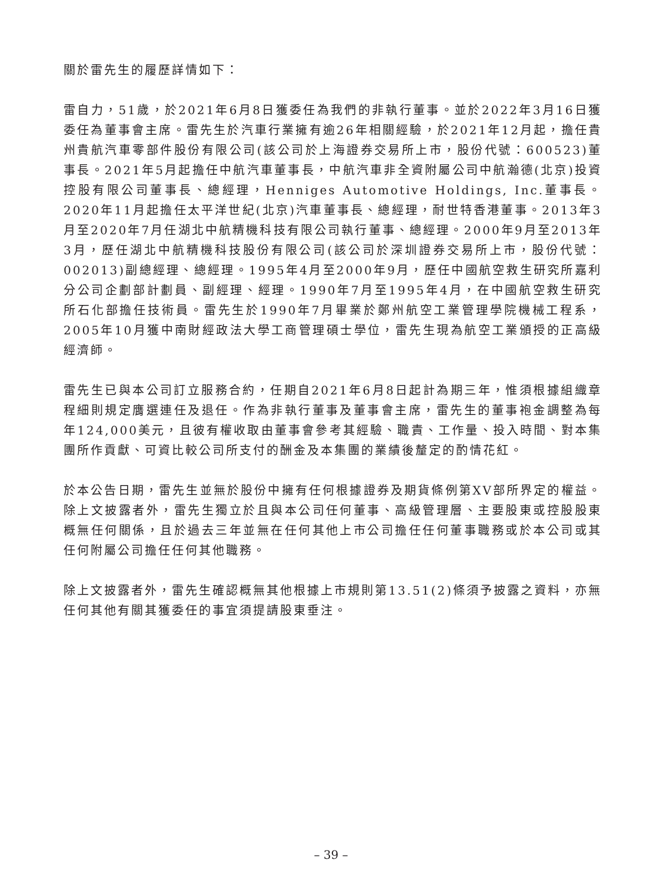關於雷先生的履歷詳情如下：
雷自力，51歲，於2021年6月8日獲委任為我們的非執行董事。並於2022年3月16日獲委任為董事會主席。雷先生於汽車行業擁有逾26年相關經驗，於2021年12月起，擔任貴州貴航汽車零部件股份有限公司(該公司於上海證券交易所上市，股份代號：600523)董事長。2021年5月起擔任中航汽車董事長，中航汽車非全資附屬公司中航瀚德(北京)投資控股有限公司董事長、總經理，Henniges Automotive Holdings, Inc.董事長。2020年11月起擔任太平洋世紀(北京)汽車董事長、總經理，耐世特香港董事。2013年3月至2020年7月任湖北中航精機科技有限公司執行董事、總經理。2000年9月至2013年3月，歷任湖北中航精機科技股份有限公司(該公司於深圳證券交易所上市，股份代號：002013)副總經理、總經理。1995年4月至2000年9月，歷任中國航空救生研究所嘉利分公司企劃部計劃員、副經理、經理。1990年7月至1995年4月，在中國航空救生研究所石化部擔任技術員。雷先生於1990年7月畢業於鄭州航空工業管理學院機械工程系，2005年10月獲中南財經政法大學工商管理碩士學位，雷先生現為航空工業頒授的正高級經濟師。
雷先生已與本公司訂立服務合約，任期自2021年6月8日起計為期三年，惟須根據組織章程細則規定膺選連任及退任。作為非執行董事及董事會主席，雷先生的董事袍金調整為每年124,000美元，且彼有權收取由董事會參考其經驗、職責、工作量、投入時間、對本集團所作貢獻、可資比較公司所支付的酬金及本集團的業績後釐定的酌情花紅。
於本公告日期，雷先生並無於股份中擁有任何根據證券及期貨條例第XV部所界定的權益。除上文披露者外，雷先生獨立於且與本公司任何董事、高級管理層、主要股東或控股股東概無任何關係，且於過去三年並無在任何其他上市公司擔任任何董事職務或於本公司或其任何附屬公司擔任任何其他職務。
除上文披露者外，雷先生確認概無其他根據上市規則第13.51(2)條須予披露之資料，亦無任何其他有關其獲委任的事宜須提請股東垂注。
– 39 –